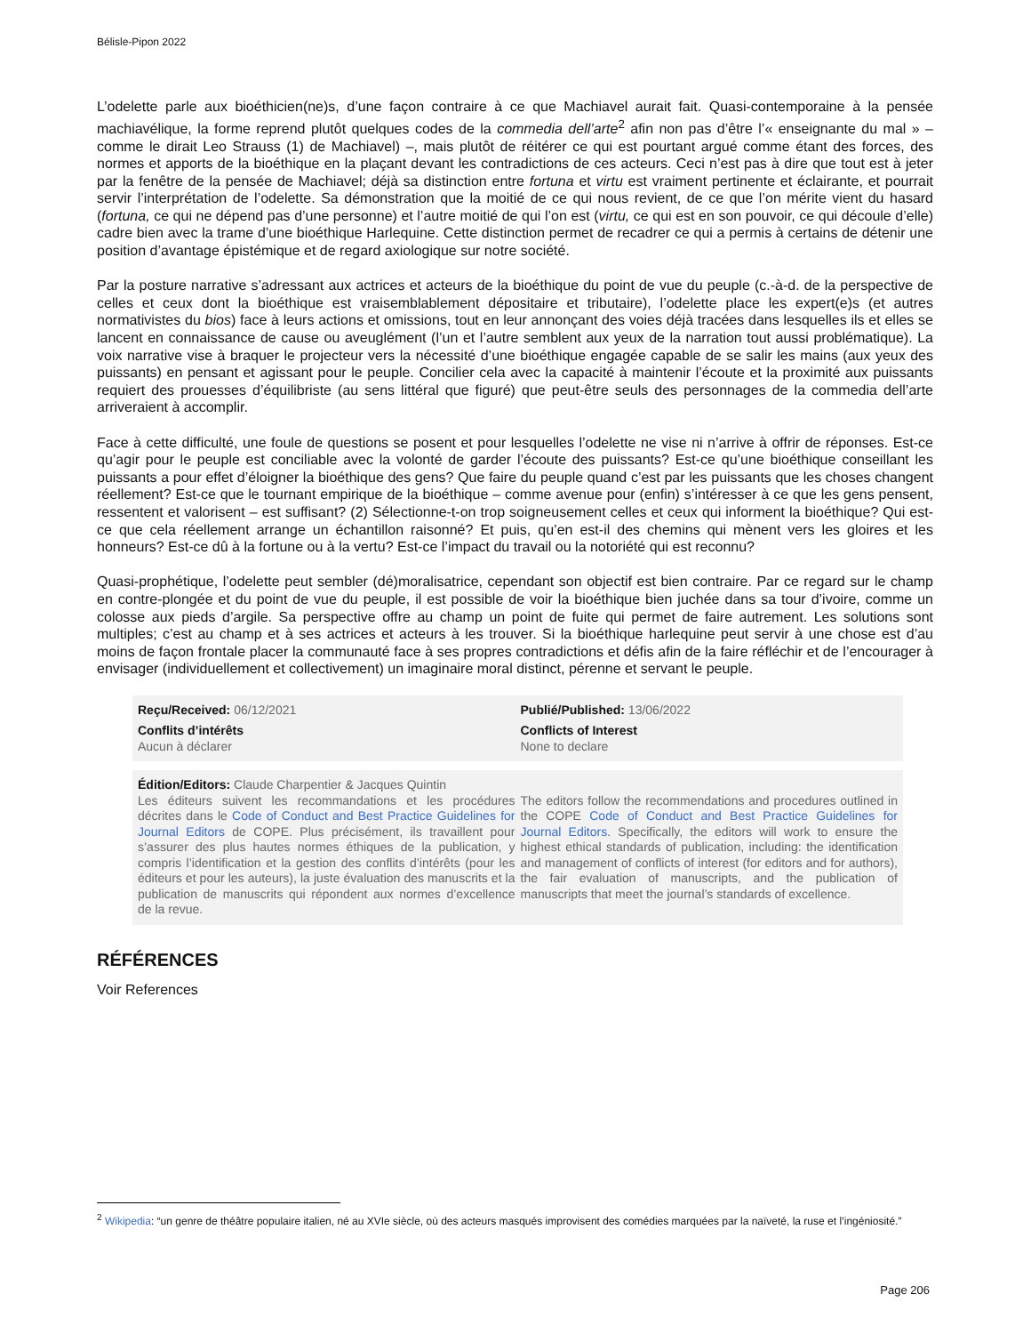Bélisle-Pipon 2022
L’odelette parle aux bioéthicien(ne)s, d’une façon contraire à ce que Machiavel aurait fait. Quasi-contemporaine à la pensée machiavélique, la forme reprend plutôt quelques codes de la commedia dell’arte<sup>2</sup> afin non pas d’être l’« enseignante du mal » – comme le dirait Leo Strauss (1) de Machiavel) –, mais plutôt de réitérer ce qui est pourtant argué comme étant des forces, des normes et apports de la bioéthique en la plaçant devant les contradictions de ces acteurs. Ceci n’est pas à dire que tout est à jeter par la fenêtre de la pensée de Machiavel; déjà sa distinction entre fortuna et virtu est vraiment pertinente et éclairante, et pourrait servir l’interprétation de l’odelette. Sa démonstration que la moitié de ce qui nous revient, de ce que l’on mérite vient du hasard (fortuna, ce qui ne dépend pas d’une personne) et l’autre moitié de qui l’on est (virtu, ce qui est en son pouvoir, ce qui découle d’elle) cadre bien avec la trame d’une bioéthique Harlequine. Cette distinction permet de recadrer ce qui a permis à certains de détenir une position d’avantage épistémique et de regard axiologique sur notre société.
Par la posture narrative s’adressant aux actrices et acteurs de la bioéthique du point de vue du peuple (c.-à-d. de la perspective de celles et ceux dont la bioéthique est vraisemblablement dépositaire et tributaire), l’odelette place les expert(e)s (et autres normativistes du bios) face à leurs actions et omissions, tout en leur annonçant des voies déjà tracées dans lesquelles ils et elles se lancent en connaissance de cause ou aveuglément (l’un et l’autre semblent aux yeux de la narration tout aussi problématique). La voix narrative vise à braquer le projecteur vers la nécessité d’une bioéthique engagée capable de se salir les mains (aux yeux des puissants) en pensant et agissant pour le peuple. Concilier cela avec la capacité à maintenir l’écoute et la proximité aux puissants requiert des prouesses d’équilibriste (au sens littéral que figuré) que peut-être seuls des personnages de la commedia dell’arte arriveraient à accomplir.
Face à cette difficulté, une foule de questions se posent et pour lesquelles l’odelette ne vise ni n’arrive à offrir de réponses. Est-ce qu’agir pour le peuple est conciliable avec la volonté de garder l’écoute des puissants? Est-ce qu’une bioéthique conseillant les puissants a pour effet d’éloigner la bioéthique des gens? Que faire du peuple quand c’est par les puissants que les choses changent réellement? Est-ce que le tournant empirique de la bioéthique – comme avenue pour (enfin) s’intéresser à ce que les gens pensent, ressentent et valorisent – est suffisant? (2) Sélectionne-t-on trop soigneusement celles et ceux qui informent la bioéthique? Qui est-ce que cela réellement arrange un échantillon raisonné? Et puis, qu’en est-il des chemins qui mènent vers les gloires et les honneurs? Est-ce dû à la fortune ou à la vertu? Est-ce l’impact du travail ou la notoriété qui est reconnu?
Quasi-prophétique, l’odelette peut sembler (dé)moralisatrice, cependant son objectif est bien contraire. Par ce regard sur le champ en contre-plongée et du point de vue du peuple, il est possible de voir la bioéthique bien juchée dans sa tour d’ivoire, comme un colosse aux pieds d’argile. Sa perspective offre au champ un point de fuite qui permet de faire autrement. Les solutions sont multiples; c’est au champ et à ses actrices et acteurs à les trouver. Si la bioéthique harlequine peut servir à une chose est d’au moins de façon frontale placer la communauté face à ses propres contradictions et défis afin de la faire réfléchir et de l’encourager à envisager (individuellement et collectivement) un imaginaire moral distinct, pérenne et servant le peuple.
Reçu/Received: 06/12/2021
Conflits d’intérêts
Aucun à déclarer
Publié/Published: 13/06/2022
Conflicts of Interest
None to declare
Édition/Editors: Claude Charpentier & Jacques Quintin
Les éditeurs suivent les recommandations et les procédures décrites dans le Code of Conduct and Best Practice Guidelines for Journal Editors de COPE. Plus précisément, ils travaillent pour s’assurer des plus hautes normes éthiques de la publication, y compris l’identification et la gestion des conflits d’intérêts (pour les éditeurs et pour les auteurs), la juste évaluation des manuscrits et la publication de manuscrits qui répondent aux normes d’excellence de la revue.
The editors follow the recommendations and procedures outlined in the COPE Code of Conduct and Best Practice Guidelines for Journal Editors. Specifically, the editors will work to ensure the highest ethical standards of publication, including: the identification and management of conflicts of interest (for editors and for authors), the fair evaluation of manuscripts, and the publication of manuscripts that meet the journal’s standards of excellence.
RÉFÉRENCES
Voir References
<sup>2</sup> Wikipedia: “un genre de théâtre populaire italien, né au XVIe siècle, où des acteurs masqués improvisent des comédies marquées par la naïveté, la ruse et l’ingéniosité.”
Page 206